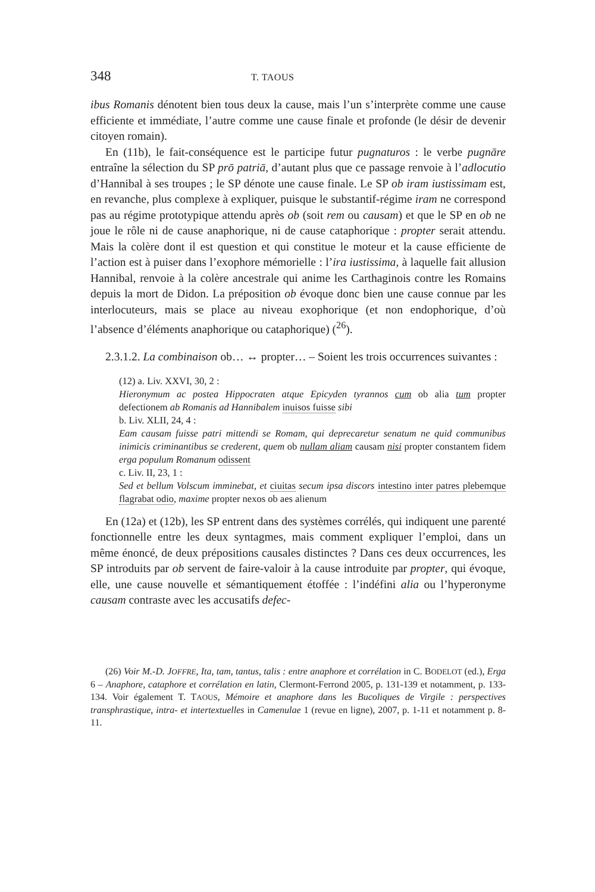348 T. TAOUS
ibus Romanis dénotent bien tous deux la cause, mais l’un s’interprète comme une cause efficiente et immédiate, l’autre comme une cause finale et profonde (le désir de devenir citoyen romain).
En (11b), le fait-conséquence est le participe futur pugnaturos : le verbe pugnāre entraîne la sélection du SP prō patriā, d’autant plus que ce passage renvoie à l’adlocutio d’Hannibal à ses troupes ; le SP dénote une cause finale. Le SP ob iram iustissimam est, en revanche, plus complexe à expliquer, puisque le substantif-régime iram ne correspond pas au régime prototypique attendu après ob (soit rem ou causam) et que le SP en ob ne joue le rôle ni de cause anaphorique, ni de cause cataphorique : propter serait attendu. Mais la colère dont il est question et qui constitue le moteur et la cause efficiente de l’action est à puiser dans l’exophore mémorielle : l’ira iustissima, à laquelle fait allusion Hannibal, renvoie à la colère ancestrale qui anime les Carthaginois contre les Romains depuis la mort de Didon. La préposition ob évoque donc bien une cause connue par les interlocuteurs, mais se place au niveau exophorique (et non endophorique, d’où l’absence d’éléments anaphorique ou cataphorique) (<sup>26</sup>).
2.3.1.2. La combinaison ob… ↔ propter… – Soient les trois occurrences suivantes :
(12) a. Liv. XXVI, 30, 2 :
Hieronymum ac postea Hippocraten atque Epicyden tyrannos cum ob alia tum propter defectionem ab Romanis ad Hannibalem inuisos fuisse sibi
b. Liv. XLII, 24, 4 :
Eam causam fuisse patri mittendi se Romam, qui deprecaretur senatum ne quid communibus inimicis criminantibus se crederent, quem ob nullam aliam causam nisi propter constantem fidem erga populum Romanum odissent
c. Liv. II, 23, 1 :
Sed et bellum Volscum imminebat, et ciuitas secum ipsa discors intestino inter patres plebemque flagrabat odio, maxime propter nexos ob aes alienum
En (12a) et (12b), les SP entrent dans des systèmes corrélés, qui indiquent une parenté fonctionnelle entre les deux syntagmes, mais comment expliquer l’emploi, dans un même énoncé, de deux prépositions causales distinctes ? Dans ces deux occurrences, les SP introduits par ob servent de faire-valoir à la cause introduite par propter, qui évoque, elle, une cause nouvelle et sémantiquement étoffée : l’indéfini alia ou l’hyperonyme causam contraste avec les accusatifs defec-
(26) Voir M.-D. JOFFRE, Ita, tam, tantus, talis : entre anaphore et corrélation in C. BODELOT (ed.), Erga 6 – Anaphore, cataphore et corrélation en latin, Clermont-Ferrond 2005, p. 131-139 et notamment, p. 133-134. Voir également T. TAOUS, Mémoire et anaphore dans les Bucoliques de Virgile : perspectives transphrastique, intra- et intertextuelles in Camenulae 1 (revue en ligne), 2007, p. 1-11 et notamment p. 8-11.